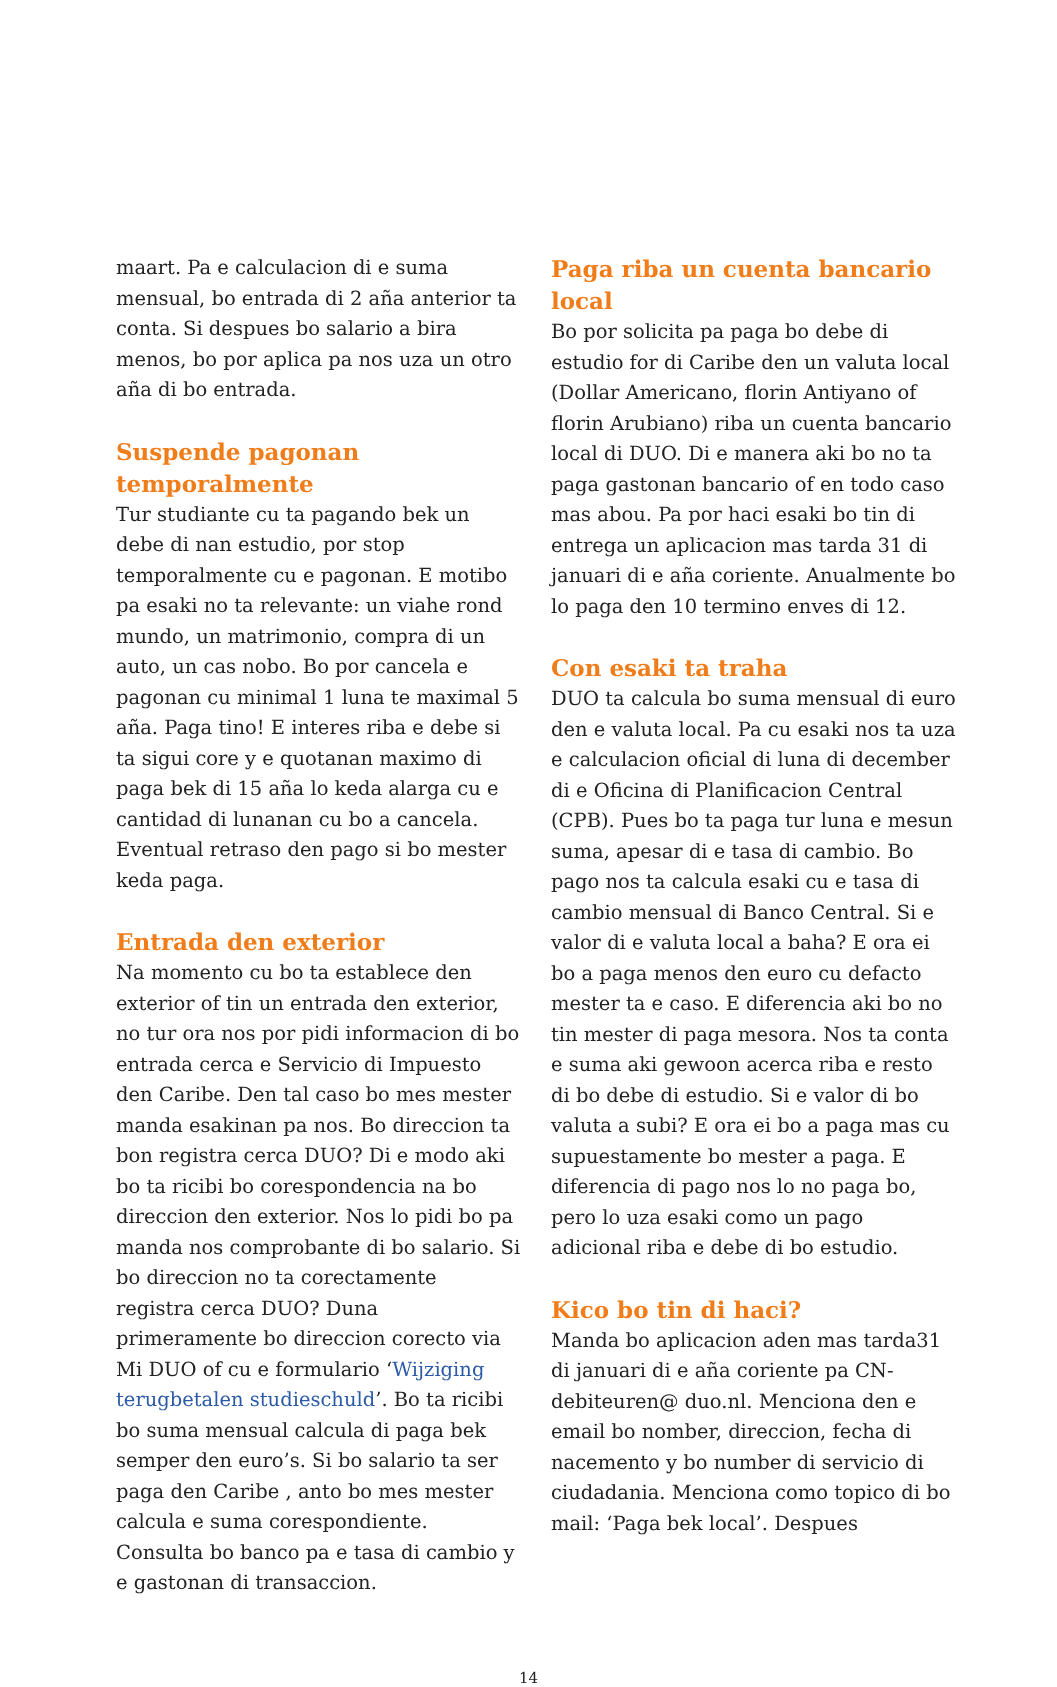maart. Pa e calculacion di e suma mensual, bo entrada di 2 aña anterior ta conta. Si despues bo salario a bira menos, bo por aplica pa nos uza un otro aña di bo entrada.
Suspende pagonan temporalmente
Tur studiante cu ta pagando bek un debe di nan estudio, por stop temporalmente cu e pagonan. E motibo pa esaki no ta relevante: un viahe rond mundo, un matrimonio, compra di un auto, un cas nobo. Bo por cancela e pagonan cu minimal 1 luna te maximal 5 aña. Paga tino! E interes riba e debe si ta sigui core y e quotanan maximo di paga bek di 15 aña lo keda alarga cu e cantidad di lunanan cu bo a cancela. Eventual retraso den pago si bo mester keda paga.
Entrada den exterior
Na momento cu bo ta establece den exterior of tin un entrada den exterior, no tur ora nos por pidi informacion di bo entrada cerca e Servicio di Impuesto den Caribe. Den tal caso bo mes mester manda esakinan pa nos. Bo direccion ta bon registra cerca DUO? Di e modo aki bo ta ricibi bo corespondencia na bo direccion den exterior. Nos lo pidi bo pa manda nos comprobante di bo salario. Si bo direccion no ta corectamente registra cerca DUO? Duna primeramente bo direccion corecto via Mi DUO of cu e formulario ‘Wijziging terugbetalen studieschuld’. Bo ta ricibi bo suma mensual calcula di paga bek semper den euro’s. Si bo salario ta ser paga den Caribe , anto bo mes mester calcula e suma corespondiente. Consulta bo banco pa e tasa di cambio y e gastonan di transaccion.
Paga riba un cuenta bancario local
Bo por solicita pa paga bo debe di estudio for di Caribe den un valuta local (Dollar Americano, florin Antiyano of florin Arubiano) riba un cuenta bancario local di DUO. Di e manera aki bo no ta paga gastonan bancario of en todo caso mas abou. Pa por haci esaki bo tin di entrega un aplicacion mas tarda 31 di januari di e aña coriente. Anualmente bo lo paga den 10 termino enves di 12.
Con esaki ta traha
DUO ta calcula bo suma mensual di euro den e valuta local. Pa cu esaki nos ta uza e calculacion oficial di luna di december di e Oficina di Planificacion Central (CPB). Pues bo ta paga tur luna e mesun suma, apesar di e tasa di cambio. Bo pago nos ta calcula esaki cu e tasa di cambio mensual di Banco Central. Si e valor di e valuta local a baha? E ora ei bo a paga menos den euro cu defacto mester ta e caso. E diferencia aki bo no tin mester di paga mesora. Nos ta conta e suma aki gewoon acerca riba e resto di bo debe di estudio. Si e valor di bo valuta a subi? E ora ei bo a paga mas cu supuestamente bo mester a paga. E diferencia di pago nos lo no paga bo, pero lo uza esaki como un pago adicional riba e debe di bo estudio.
Kico bo tin di haci?
Manda bo aplicacion aden mas tarda31 di januari di e aña coriente pa CN-debiteuren@ duo.nl. Menciona den e email bo nomber, direccion, fecha di nacemento y bo number di servicio di ciudadania. Menciona como topico di bo mail: ‘Paga bek local’. Despues
14